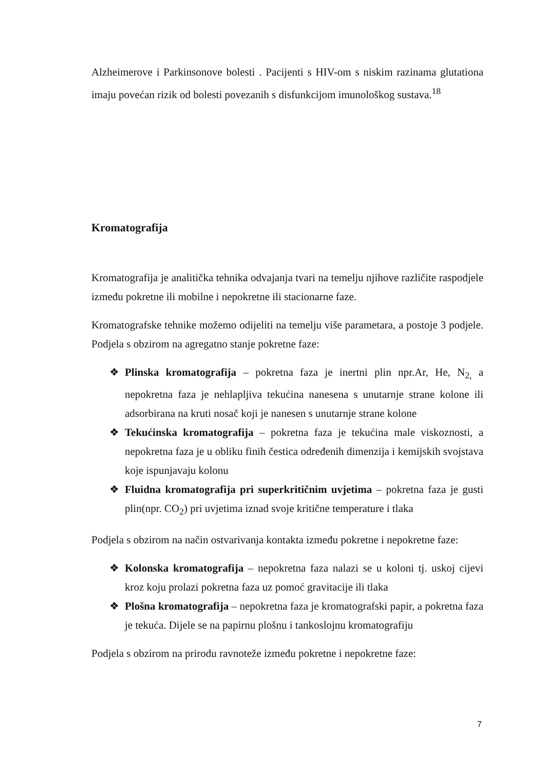Alzheimerove i Parkinsonove bolesti . Pacijenti s HIV-om s niskim razinama glutationa imaju povećan rizik od bolesti povezanih s disfunkcijom imunološkog sustava.<sup>18</sup>
Kromatografija
Kromatografija je analitička tehnika odvajanja tvari na temelju njihove različite raspodjele između pokretne ili mobilne i nepokretne ili stacionarne faze.
Kromatografske tehnike možemo odijeliti na temelju više parametara, a postoje 3 podjele. Podjela s obzirom na agregatno stanje pokretne faze:
❖ Plinska kromatografija – pokretna faza je inertni plin npr.Ar, He, N<sub>2,</sub> a nepokretna faza je nehlapljiva tekućina nanesena s unutarnje strane kolone ili adsorbirana na kruti nosač koji je nanesen s unutarnje strane kolone
❖ Tekućinska kromatografija – pokretna faza je tekućina male viskoznosti, a nepokretna faza je u obliku finih čestica određenih dimenzija i kemijskih svojstava koje ispunjavaju kolonu
❖ Fluidna kromatografija pri superkritičnim uvjetima – pokretna faza je gusti plin(npr. CO<sub>2</sub>) pri uvjetima iznad svoje kritične temperature i tlaka
Podjela s obzirom na način ostvarivanja kontakta između pokretne i nepokretne faze:
❖ Kolonska kromatografija – nepokretna faza nalazi se u koloni tj. uskoj cijevi kroz koju prolazi pokretna faza uz pomoć gravitacije ili tlaka
❖ Plošna kromatografija – nepokretna faza je kromatografski papir, a pokretna faza je tekuća. Dijele se na papirnu plošnu i tankoslojnu kromatografiju
Podjela s obzirom na prirodu ravnoteže između pokretne i nepokretne faze:
7